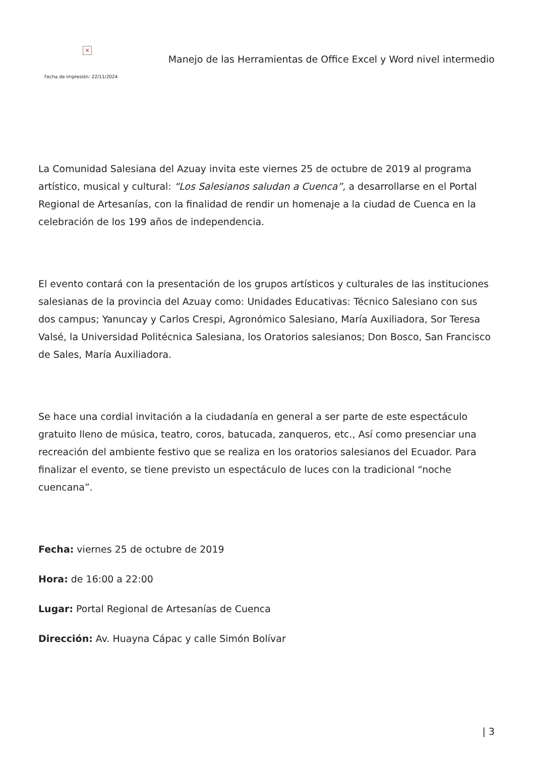×
Fecha de impresión: 22/11/2024
Manejo de las Herramientas de Office Excel y Word nivel intermedio
La Comunidad Salesiana del Azuay invita este viernes 25 de octubre de 2019 al programa artístico, musical y cultural: “Los Salesianos saludan a Cuenca”, a desarrollarse en el Portal Regional de Artesanías, con la finalidad de rendir un homenaje a la ciudad de Cuenca en la celebración de los 199 años de independencia.
El evento contará con la presentación de los grupos artísticos y culturales de las instituciones salesianas de la provincia del Azuay como: Unidades Educativas: Técnico Salesiano con sus dos campus; Yanuncay y Carlos Crespi, Agronómico Salesiano, María Auxiliadora, Sor Teresa Valsé, la Universidad Politécnica Salesiana, los Oratorios salesianos; Don Bosco, San Francisco de Sales, María Auxiliadora.
Se hace una cordial invitación a la ciudadanía en general a ser parte de este espectáculo gratuito lleno de música, teatro, coros, batucada, zanqueros, etc., Así como presenciar una recreación del ambiente festivo que se realiza en los oratorios salesianos del Ecuador. Para finalizar el evento, se tiene previsto un espectáculo de luces con la tradicional “noche cuencana”.
Fecha: viernes 25 de octubre de 2019
Hora: de 16:00 a 22:00
Lugar: Portal Regional de Artesanías de Cuenca
Dirección: Av. Huayna Cápac y calle Simón Bolívar
| 3